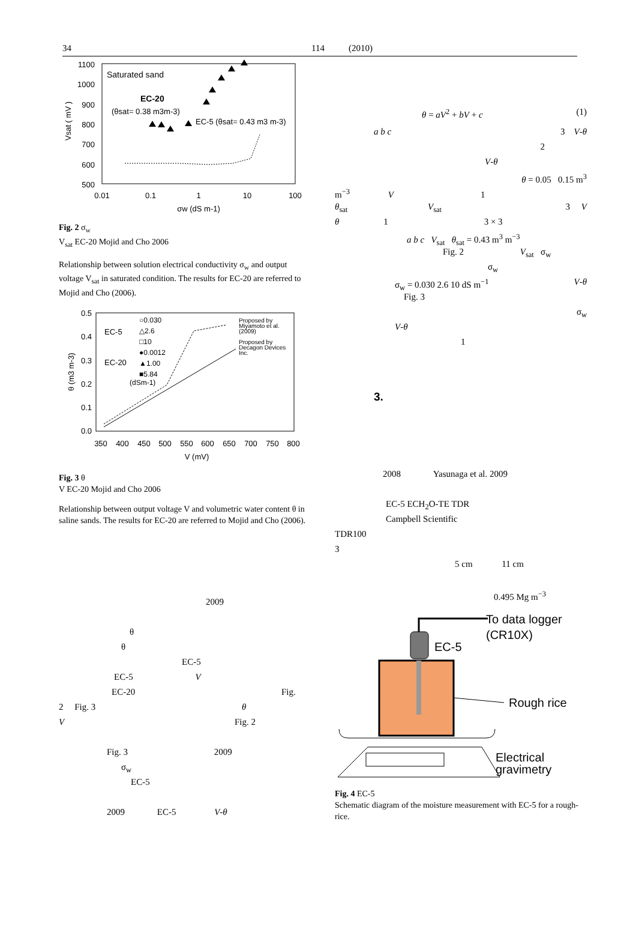34 114 (2010)
1100
1000
900
800
700
600
500
0.01
0.1
1
10
100
σw (dS m-1)
Vsat ( mV )
Saturated sand
EC-20
(θsat= 0.38 m3m-3)
EC-5 (θsat= 0.43 m3 m-3)
Fig. 2 σ<sub>w</sub>
V<sub>sat</sub> EC-20 Mojid and Cho 2006
Relationship between solution electrical conductivity σ<sub>w</sub> and output voltage V<sub>sat</sub> in saturated condition. The results for EC-20 are referred to Mojid and Cho (2006).
0.5
0.4
0.3
0.2
0.1
0.0
350
400
450
500
550
600
650
700
750
800
V (mV)
θ (m3 m-3)
EC-5
EC-20
○0.030
△2.6
□10
●0.0012
▲1.00
■5.84
(dSm-1)
Proposed by
Miyamoto et al.
(2009)
Proposed by
Decagon Devices
Inc.
Fig. 3 θ
V EC-20 Mojid and Cho 2006
Relationship between output voltage V and volumetric water content θ in saline sands. The results for EC-20 are referred to Mojid and Cho (2006).
2009
θ
θ
EC-5
EC-5 V
EC-20 Fig.
2 Fig. 3 θ
V Fig. 2
Fig. 3 2009
σ<sub>w</sub>
EC-5
2009 EC-5 V-θ
θ = aV<sup>2</sup> + bV + c (1)
a b c 3 V-θ
2
V-θ
θ = 0.05 0.15 m<sup>3</sup>
m<sup>−3</sup> V 1
θ<sub>sat</sub> V<sub>sat</sub> 3 V
θ 1 3 × 3
a b c V<sub>sat</sub> θ<sub>sat</sub> = 0.43 m<sup>3</sup> m<sup>−3</sup>
Fig. 2 V<sub>sat</sub> σ<sub>w</sub>
σ<sub>w</sub>
σ<sub>w</sub> = 0.030 2.6 10 dS m<sup>−1</sup> V-θ
Fig. 3
σ<sub>w</sub>
V-θ
1
3.
2008 Yasunaga et al. 2009
EC-5 ECH<sub>2</sub>O-TE TDR
Campbell Scientific
TDR100
3
5 cm 11 cm
0.495 Mg m<sup>−3</sup>
To data logger
(CR10X)
EC-5
Rough rice
Electrical
gravimetry
Fig. 4 EC-5
Schematic diagram of the moisture measurement with EC-5 for a rough-rice.